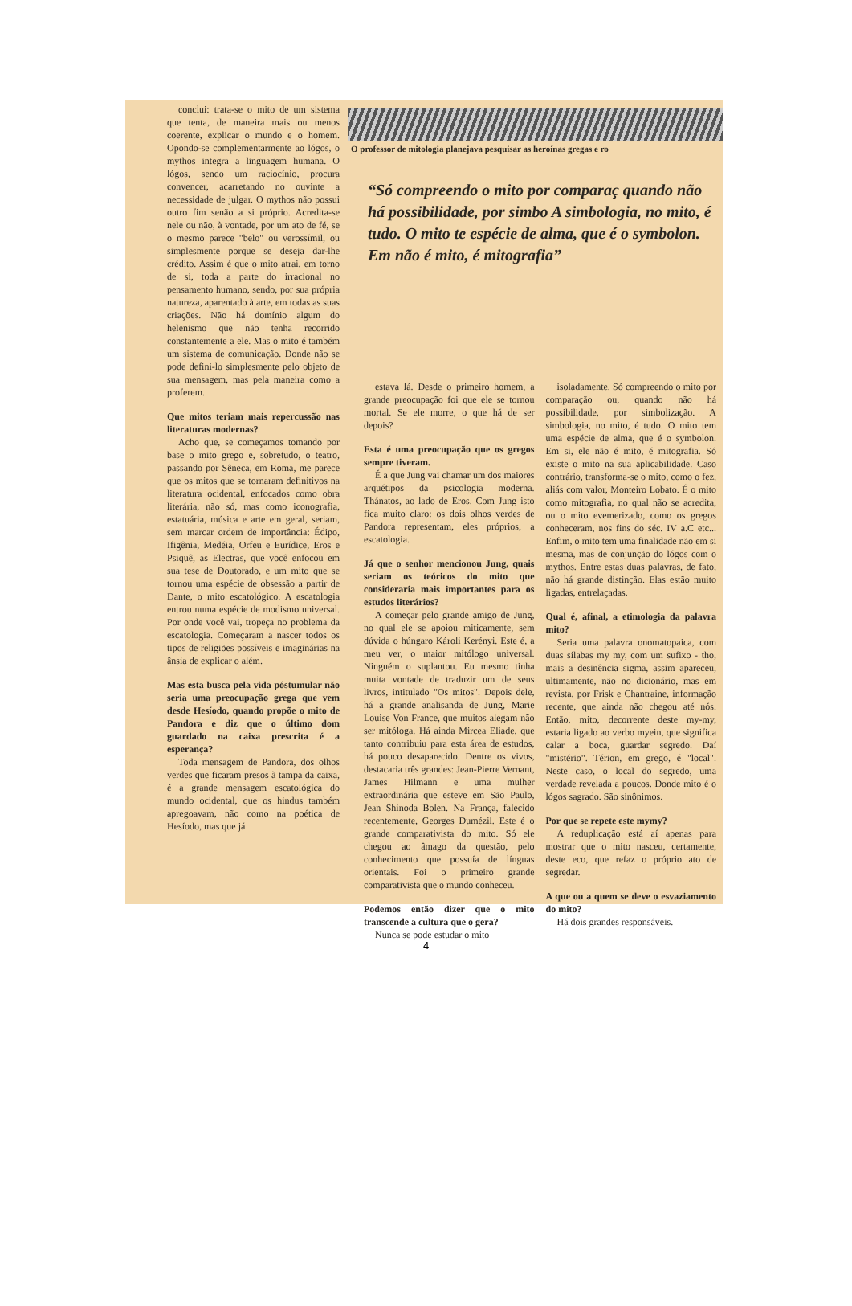conclui: trata-se o mito de um sistema que tenta, de maneira mais ou menos coerente, explicar o mundo e o homem. Opondo-se complementarmente ao lógos, o mythos integra a linguagem humana. O lógos, sendo um raciocínio, procura convencer, acarretando no ouvinte a necessidade de julgar. O mythos não possui outro fim senão a si próprio. Acredita-se nele ou não, à vontade, por um ato de fé, se o mesmo parece "belo" ou verossímil, ou simplesmente porque se deseja dar-lhe crédito. Assim é que o mito atrai, em torno de si, toda a parte do irracional no pensamento humano, sendo, por sua própria natureza, aparentado à arte, em todas as suas criações. Não há domínio algum do helenismo que não tenha recorrido constantemente a ele. Mas o mito é também um sistema de comunicação. Donde não se pode defini-lo simplesmente pelo objeto de sua mensagem, mas pela maneira como a proferem.
Que mitos teriam mais repercussão nas literaturas modernas?
Acho que, se começamos tomando por base o mito grego e, sobretudo, o teatro, passando por Sêneca, em Roma, me parece que os mitos que se tornaram definitivos na literatura ocidental, enfocados como obra literária, não só, mas como iconografia, estatuária, música e arte em geral, seriam, sem marcar ordem de importância: Édipo, Ifigênia, Medéia, Orfeu e Eurídice, Eros e Psiquê, as Electras, que você enfocou em sua tese de Doutorado, e um mito que se tornou uma espécie de obsessão a partir de Dante, o mito escatológico. A escatologia entrou numa espécie de modismo universal. Por onde você vai, tropeça no problema da escatologia. Começaram a nascer todos os tipos de religiões possíveis e imaginárias na ânsia de explicar o além.
Mas esta busca pela vida póstumular não seria uma preocupação grega que vem desde Hesíodo, quando propõe o mito de Pandora e diz que o último dom guardado na caixa prescrita é a esperança?
Toda mensagem de Pandora, dos olhos verdes que ficaram presos à tampa da caixa, é a grande mensagem escatológica do mundo ocidental, que os hindus também apregoavam, não como na poética de Hesíodo, mas que já
O professor de mitologia planejava pesquisar as heroínas gregas e ro
“Só compreendo o mito por comparaç quando não há possibilidade, por simbo A simbologia, no mito, é tudo. O mito te espécie de alma, que é o symbolon. Em não é mito, é mitografia”
estava lá. Desde o primeiro homem, a grande preocupação foi que ele se tornou mortal. Se ele morre, o que há de ser depois?
Esta é uma preocupação que os gregos sempre tiveram.
É a que Jung vai chamar um dos maiores arquétipos da psicologia moderna. Thánatos, ao lado de Eros. Com Jung isto fica muito claro: os dois olhos verdes de Pandora representam, eles próprios, a escatologia.
Já que o senhor mencionou Jung, quais seriam os teóricos do mito que consideraria mais importantes para os estudos literários?
A começar pelo grande amigo de Jung, no qual ele se apoiou miticamente, sem dúvida o húngaro Károli Kerényi. Este é, a meu ver, o maior mitólogo universal. Ninguém o suplantou. Eu mesmo tinha muita vontade de traduzir um de seus livros, intitulado "Os mitos". Depois dele, há a grande analisanda de Jung, Marie Louise Von France, que muitos alegam não ser mitóloga. Há ainda Mircea Eliade, que tanto contribuiu para esta área de estudos, há pouco desaparecido. Dentre os vivos, destacaria três grandes: Jean-Pierre Vernant, James Hilmann e uma mulher extraordinária que esteve em São Paulo, Jean Shinoda Bolen. Na França, falecido recentemente, Georges Dumézil. Este é o grande comparativista do mito. Só ele chegou ao âmago da questão, pelo conhecimento que possuía de línguas orientais. Foi o primeiro grande comparativista que o mundo conheceu.
Podemos então dizer que o mito transcende a cultura que o gera?
Nunca se pode estudar o mito
isoladamente. Só compreendo o mito por comparação ou, quando não há possibilidade, por simbolização. A simbologia, no mito, é tudo. O mito tem uma espécie de alma, que é o symbolon. Em si, ele não é mito, é mitografia. Só existe o mito na sua aplicabilidade. Caso contrário, transforma-se o mito, como o fez, aliás com valor, Monteiro Lobato. É o mito como mitografia, no qual não se acredita, ou o mito evemerizado, como os gregos conheceram, nos fins do séc. IV a.C etc... Enfim, o mito tem uma finalidade não em si mesma, mas de conjunção do lógos com o mythos. Entre estas duas palavras, de fato, não há grande distinção. Elas estão muito ligadas, entrelaçadas.
Qual é, afinal, a etimologia da palavra mito?
Seria uma palavra onomatopaica, com duas sílabas my my, com um sufixo - tho, mais a desinência sigma, assim apareceu, ultimamente, não no dicionário, mas em revista, por Frisk e Chantraine, informação recente, que ainda não chegou até nós. Então, mito, decorrente deste my-my, estaria ligado ao verbo myein, que significa calar a boca, guardar segredo. Daí "mistério". Térion, em grego, é "local". Neste caso, o local do segredo, uma verdade revelada a poucos. Donde mito é o lógos sagrado. São sinônimos.
Por que se repete este mymy?
A reduplicação está aí apenas para mostrar que o mito nasceu, certamente, deste eco, que refaz o próprio ato de segredar.
A que ou a quem se deve o esvaziamento do mito?
Há dois grandes responsáveis.
4